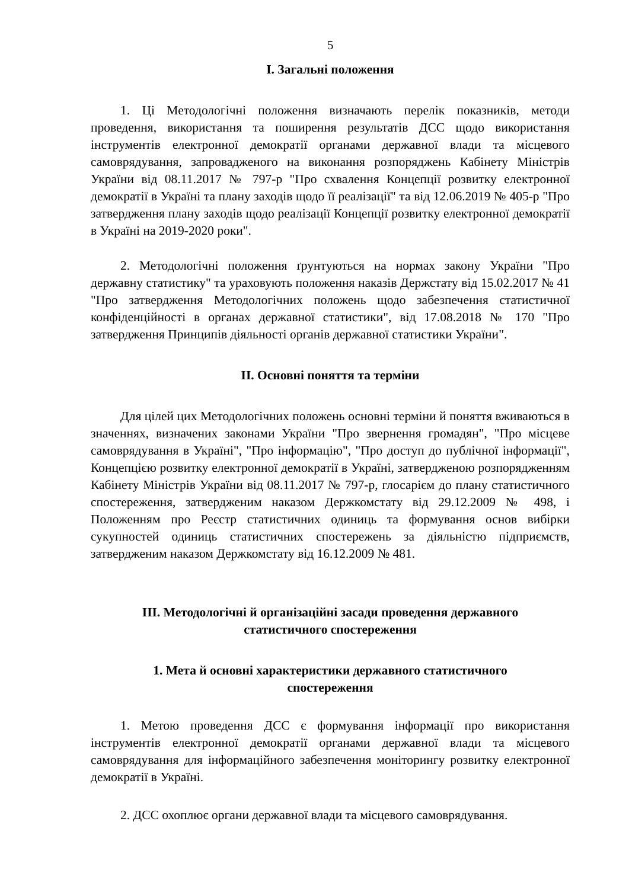5
І. Загальні положення
1. Ці Методологічні положення визначають перелік показників, методи проведення, використання та поширення результатів ДСС щодо використання інструментів електронної демократії органами державної влади та місцевого самоврядування, запровадженого на виконання розпоряджень Кабінету Міністрів України від 08.11.2017 № 797-р "Про схвалення Концепції розвитку електронної демократії в Україні та плану заходів щодо її реалізації" та від 12.06.2019 № 405-р "Про затвердження плану заходів щодо реалізації Концепції розвитку електронної демократії в Україні на 2019-2020 роки".
2. Методологічні положення ґрунтуються на нормах закону України "Про державну статистику" та ураховують положення наказів Держстату від 15.02.2017 № 41 "Про затвердження Методологічних положень щодо забезпечення статистичної конфіденційності в органах державної статистики", від 17.08.2018 № 170 "Про затвердження Принципів діяльності органів державної статистики України".
ІІ. Основні поняття та терміни
Для цілей цих Методологічних положень основні терміни й поняття вживаються в значеннях, визначених законами України "Про звернення громадян", "Про місцеве самоврядування в Україні", "Про інформацію", "Про доступ до публічної інформації", Концепцією розвитку електронної демократії в Україні, затвердженою розпорядженням Кабінету Міністрів України від 08.11.2017 № 797-р, глосарієм до плану статистичного спостереження, затвердженим наказом Держкомстату від 29.12.2009 № 498, і Положенням про Реєстр статистичних одиниць та формування основ вибірки сукупностей одиниць статистичних спостережень за діяльністю підприємств, затвердженим наказом Держкомстату від 16.12.2009 № 481.
ІІІ. Методологічні й організаційні засади проведення державного
статистичного спостереження
1. Мета й основні характеристики державного статистичного
спостереження
1. Метою проведення ДСС є формування інформації про використання інструментів електронної демократії органами державної влади та місцевого самоврядування для інформаційного забезпечення моніторингу розвитку електронної демократії в Україні.
2. ДСС охоплює органи державної влади та місцевого самоврядування.